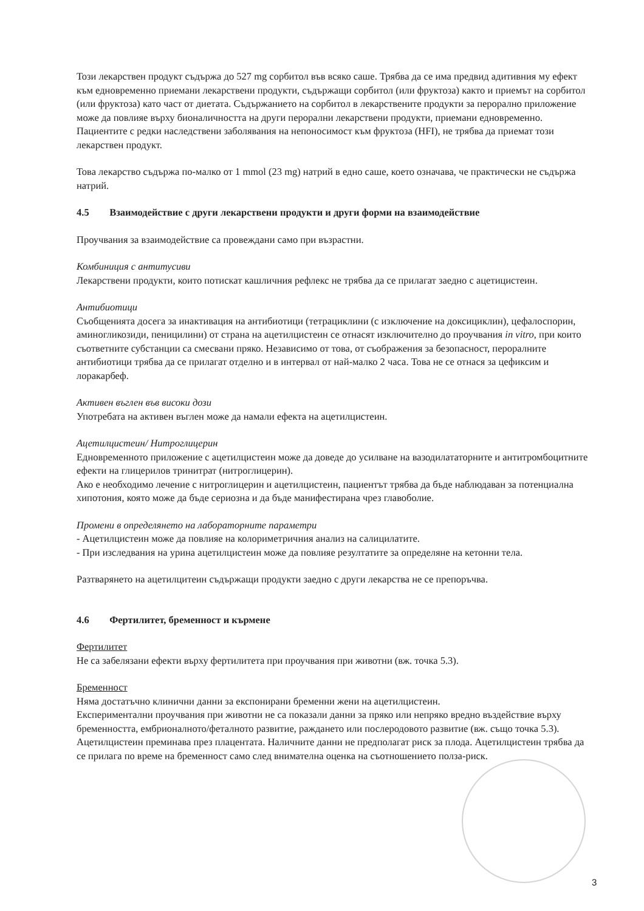Този лекарствен продукт съдържа до 527 mg сорбитол във всяко саше. Трябва да се има предвид адитивния му ефект към едновременно приемани лекарствени продукти, съдържащи сорбитол (или фруктоза) както и приемът на сорбитол (или фруктоза) като част от диетата. Съдържанието на сорбитол в лекарствените продукти за перорално приложение може да повлияе върху бионаличността на други перорални лекарствени продукти, приемани едновременно. Пациентите с редки наследствени заболявания на непоносимост към фруктоза (HFI), не трябва да приемат този лекарствен продукт.
Това лекарство съдържа по-малко от 1 mmol (23 mg) натрий в едно саше, което означава, че практически не съдържа натрий.
4.5 Взаимодействие с други лекарствени продукти и други форми на взаимодействие
Проучвания за взаимодействие са провеждани само при възрастни.
Комбиниция с антитусиви
Лекарствени продукти, които потискат кашличния рефлекс не трябва да се прилагат заедно с ацетицистеин.
Антибиотици
Съобщенията досега за инактивация на антибиотици (тетрациклини (с изключение на доксициклин), цефалоспорин, аминогликозиди, пеницилини) от страна на ацетилцистеин се отнасят изключително до проучвания in vitro, при които съответните субстанции са смесвани пряко. Независимо от това, от съображения за безопасност, пероралните антибиотици трябва да се прилагат отделно и в интервал от най-малко 2 часа. Това не се отнася за цефиксим и лоракарбеф.
Активен въглен във високи дози
Употребата на активен въглен може да намали ефекта на ацетилцистеин.
Ацетилцистеин/ Нитроглицерин
Едновременното приложение с ацетилцистеин може да доведе до усилване на вазодилататорните и антитромбоцитните ефекти на глицерилов тринитрат (нитроглицерин).
Ако е необходимо лечение с нитроглицерин и ацетилцистеин, пациентът трябва да бъде наблюдаван за потенциална хипотония, която може да бъде сериозна и да бъде манифестирана чрез главоболие.
Промени в определянето на лабораторните параметри
- Ацетилцистеин може да повлияе на колориметричния анализ на салицилатите.
- При изследвания на урина ацетилцистеин може да повлияе резултатите за определяне на кетонни тела.
Разтварянето на ацетилцитеин съдържащи продукти заедно с други лекарства не се препоръчва.
4.6 Фертилитет, бременност и кърмене
Фертилитет
Не са забелязани ефекти върху фертилитета при проучвания при животни (вж. точка 5.3).
Бременност
Няма достатъчно клинични данни за експонирани бременни жени на ацетилцистеин.
Експериментални проучвания при животни не са показали данни за пряко или непряко вредно въздействие върху бременността, ембрионалното/феталното развитие, раждането или послеродовото развитие (вж. също точка 5.3). Ацетилцистеин преминава през плацентата. Наличните данни не предполагат риск за плода. Ацетилцистеин трябва да се прилага по време на бременност само след внимателна оценка на съотношението полза-риск.
3